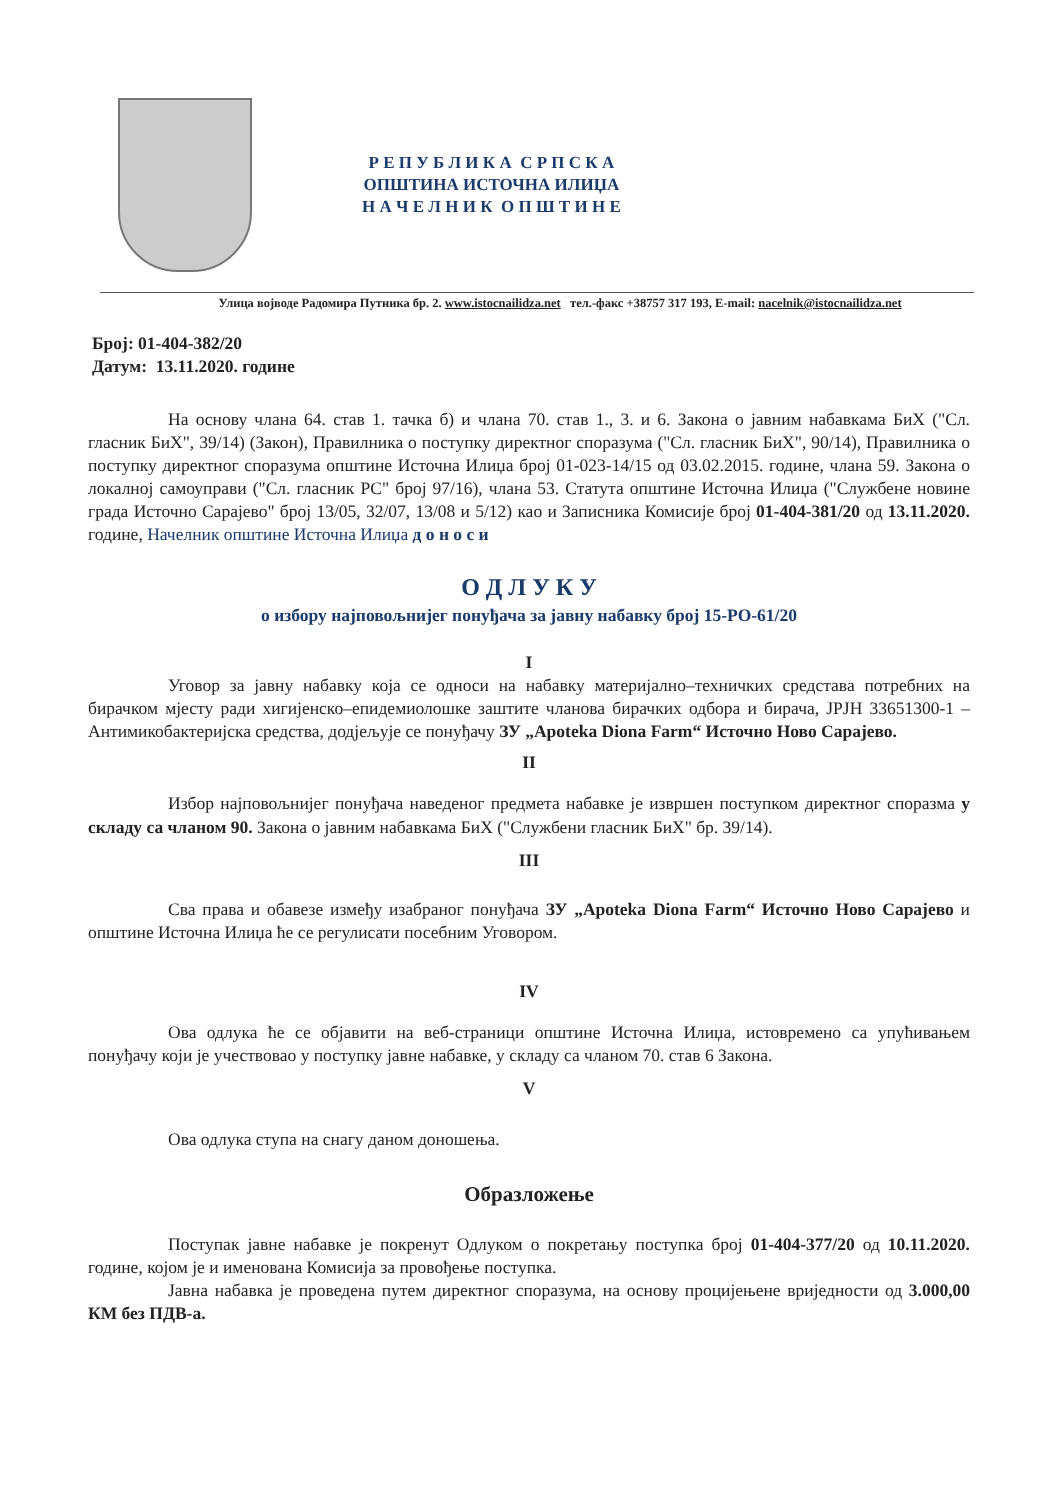Р Е П У Б Л И К А С Р П С К А
ОПШТИНА ИСТОЧНА ИЛИЏА
Н А Ч Е Л Н И К О П Ш Т И Н Е
Улица војводе Радомира Путника бр. 2. www.istocnailidza.net тел.-факс +38757 317 193, E-mail: nacelnik@istocnailidza.net
Број: 01-404-382/20
Датум: 13.11.2020. године
На основу члана 64. став 1. тачка б) и члана 70. став 1., 3. и 6. Закона о јавним набавкама БиХ ("Сл. гласник БиХ", 39/14) (Закон), Правилника о поступку директног споразума ("Сл. гласник БиХ", 90/14), Правилника о поступку директног споразума општине Источна Илиџа број 01-023-14/15 од 03.02.2015. године, члана 59. Закона о локалној самоуправи ("Сл. гласник РС" број 97/16), члана 53. Статута општине Источна Илиџа ("Службене новине града Источно Сарајево" број 13/05, 32/07, 13/08 и 5/12) као и Записника Комисије број 01-404-381/20 од 13.11.2020. године, Начелник општине Источна Илиџа д о н о с и
О Д Л У К У
о избору најповољнијег понуђача за јавну набавку број 15-РО-61/20
I
Уговор за јавну набавку која се односи на набавку материјално–техничких средстава потребних на бирачком мјесту ради хигијенско–епидемиолошке заштите чланова бирачких одбора и бирача, ЈРЈН 33651300-1 – Антимикобактеријска средства, додјељује се понуђачу ЗУ „Apoteka Diona Farm“ Источно Ново Сарајево.
II
Избор најповољнијег понуђача наведеног предмета набавке је извршен поступком директног споразма у складу са чланом 90. Закона о јавним набавкама БиХ ("Службени гласник БиХ" бр. 39/14).
III
Сва права и обавезе између изабраног понуђача ЗУ „Apoteka Diona Farm“ Источно Ново Сарајево и општине Источна Илиџа ће се регулисати посебним Уговором.
IV
Ова одлука ће се објавити на веб-страници општине Источна Илиџа, истовремено са упућивањем понуђачу који је учествовао у поступку јавне набавке, у складу са чланом 70. став 6 Закона.
V
Ова одлука ступа на снагу даном доношења.
Образложење
Поступак јавне набавке је покренут Одлуком о покретању поступка број 01-404-377/20 од 10.11.2020. године, којом је и именована Комисија за провођење поступка.
Јавна набавка је проведена путем директног споразума, на основу процијењене вриједности од 3.000,00 КМ без ПДВ-а.